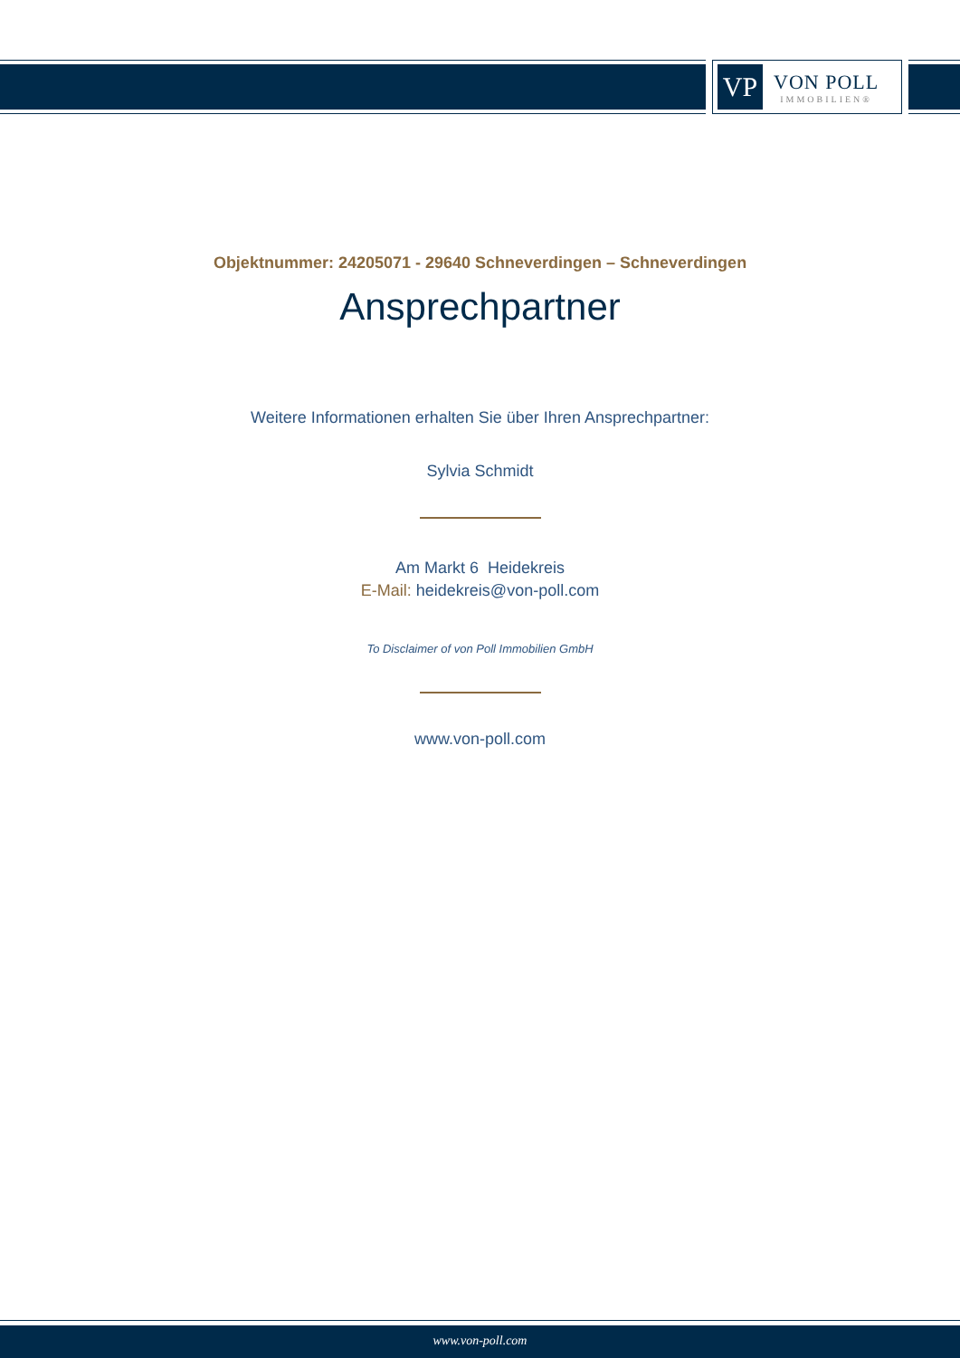VP
VON POLL
IMMOBILIEN®
Objektnummer: 24205071 - 29640 Schneverdingen – Schneverdingen
Ansprechpartner
Weitere Informationen erhalten Sie über Ihren Ansprechpartner:
Sylvia Schmidt
Am Markt 6 Heidekreis
E-Mail: heidekreis@von-poll.com
To Disclaimer of von Poll Immobilien GmbH
www.von-poll.com
www.von-poll.com